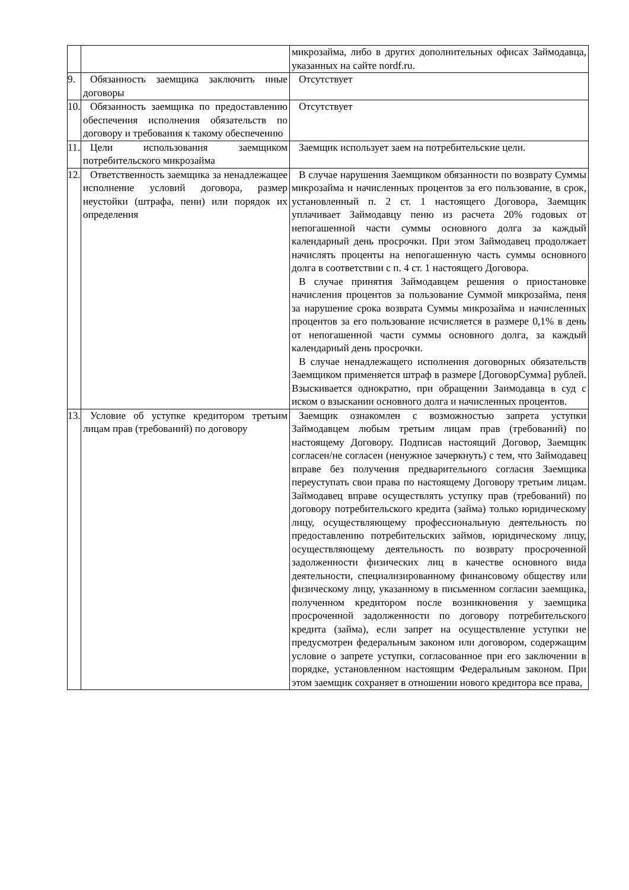| | | микрозайма, либо в других дополнительных офисах Займодавца, указанных на сайте nordf.ru. |
| 9. | Обязанность заемщика заключить иные договоры | Отсутствует |
| 10. | Обязанность заемщика по предоставлению обеспечения исполнения обязательств по договору и требования к такому обеспечению | Отсутствует |
| 11. | Цели использования заемщиком потребительского микрозайма | Заемщик использует заем на потребительские цели. |
| 12. | Ответственность заемщика за ненадлежащее исполнение условий договора, размер неустойки (штрафа, пени) или порядок их определения | В случае нарушения Заемщиком обязанности по возврату Суммы микрозайма и начисленных процентов за его пользование, в срок, установленный п. 2 ст. 1 настоящего Договора, Заемщик уплачивает Займодавцу пеню из расчета 20% годовых от непогашенной части суммы основного долга за каждый календарный день просрочки. При этом Займодавец продолжает начислять проценты на непогашенную часть суммы основного долга в соответствии с п. 4 ст. 1 настоящего Договора. В случае принятия Займодавцем решения о приостановке начисления процентов за пользование Суммой микрозайма, пеня за нарушение срока возврата Суммы микрозайма и начисленных процентов за его пользование исчисляется в размере 0,1% в день от непогашенной части суммы основного долга, за каждый календарный день просрочки. В случае ненадлежащего исполнения договорных обязательств Заемщиком применяется штраф в размере [ДоговорСумма] рублей. Взыскивается однократно, при обращении Заимодавца в суд с иском о взыскании основного долга и начисленных процентов. |
| 13. | Условие об уступке кредитором третьим лицам прав (требований) по договору | Заемщик ознакомлен с возможностью запрета уступки Займодавцем любым третьим лицам прав (требований) по настоящему Договору. Подписав настоящий Договор, Заемщик согласен/не согласен (ненужное зачеркнуть) с тем, что Займодавец вправе без получения предварительного согласия Заемщика переуступать свои права по настоящему Договору третьим лицам. Займодавец вправе осуществлять уступку прав (требований) по договору потребительского кредита (займа) только юридическому лицу, осуществляющему профессиональную деятельность по предоставлению потребительских займов, юридическому лицу, осуществляющему деятельность по возврату просроченной задолженности физических лиц в качестве основного вида деятельности, специализированному финансовому обществу или физическому лицу, указанному в письменном согласии заемщика, полученном кредитором после возникновения у заемщика просроченной задолженности по договору потребительского кредита (займа), если запрет на осуществление уступки не предусмотрен федеральным законом или договором, содержащим условие о запрете уступки, согласованное при его заключении в порядке, установленном настоящим Федеральным законом. При этом заемщик сохраняет в отношении нового кредитора все права, |